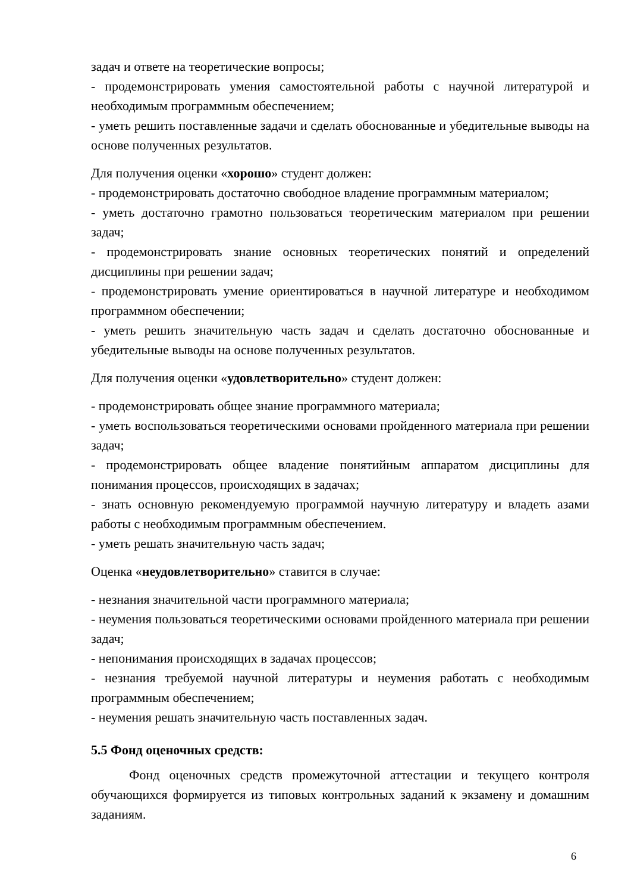задач и ответе на теоретические вопросы;
- продемонстрировать умения самостоятельной работы с научной литературой и необходимым программным обеспечением;
- уметь решить поставленные задачи и сделать обоснованные и убедительные выводы на основе полученных результатов.
Для получения оценки «хорошо» студент должен:
- продемонстрировать достаточно свободное владение программным материалом;
- уметь достаточно грамотно пользоваться теоретическим материалом при решении задач;
- продемонстрировать знание основных теоретических понятий и определений дисциплины при решении задач;
- продемонстрировать умение ориентироваться в научной литературе и необходимом программном обеспечении;
- уметь решить значительную часть задач и сделать достаточно обоснованные и убедительные выводы на основе полученных результатов.
Для получения оценки «удовлетворительно» студент должен:
- продемонстрировать общее знание программного материала;
- уметь воспользоваться теоретическими основами пройденного материала при решении задач;
- продемонстрировать общее владение понятийным аппаратом дисциплины для понимания процессов, происходящих в задачах;
- знать основную рекомендуемую программой научную литературу и владеть азами работы с необходимым программным обеспечением.
- уметь решать значительную часть задач;
Оценка «неудовлетворительно» ставится в случае:
- незнания значительной части программного материала;
- неумения пользоваться теоретическими основами пройденного материала при решении задач;
- непонимания происходящих в задачах процессов;
- незнания требуемой научной литературы и неумения работать с необходимым программным обеспечением;
- неумения решать значительную часть поставленных задач.
5.5 Фонд оценочных средств:
Фонд оценочных средств промежуточной аттестации и текущего контроля обучающихся формируется из типовых контрольных заданий к экзамену и домашним заданиям.
6